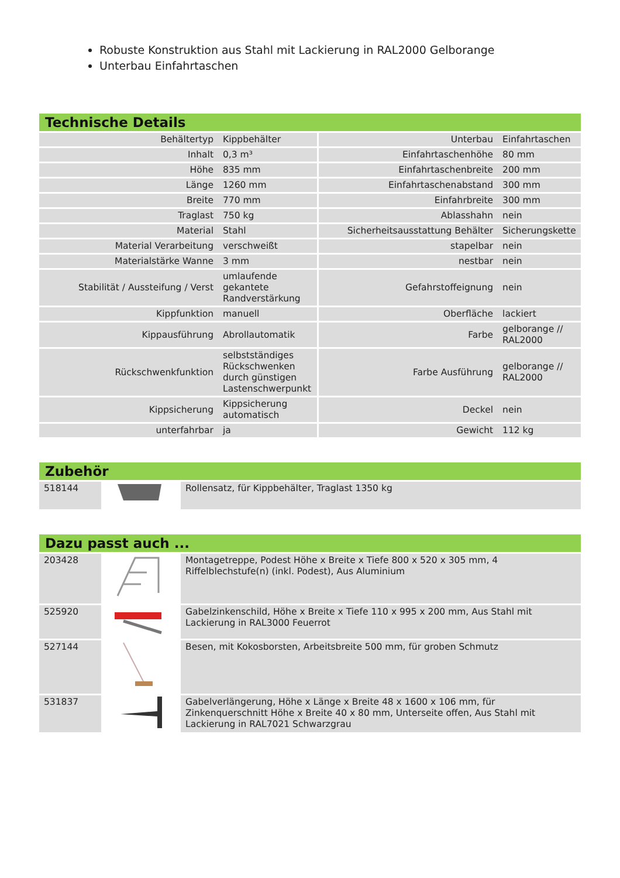Robuste Konstruktion aus Stahl mit Lackierung in RAL2000 Gelborange
Unterbau Einfahrtaschen
Technische Details
| Behältertyp | Kippbehälter | Unterbau | Einfahrtaschen |
| Inhalt | 0,3 m³ | Einfahrtaschenhöhe | 80 mm |
| Höhe | 835 mm | Einfahrtaschenbreite | 200 mm |
| Länge | 1260 mm | Einfahrtaschenabstand | 300 mm |
| Breite | 770 mm | Einfahrbreite | 300 mm |
| Traglast | 750 kg | Ablasshahn | nein |
| Material | Stahl | Sicherheitsausstattung Behälter | Sicherungskette |
| Material Verarbeitung | verschweißt | stapelbar | nein |
| Materialstärke Wanne | 3 mm | nestbar | nein |
| Stabilität / Aussteifung / Verst | umlaufende gekantete Randverstärkung | Gefahrstoffeignung | nein |
| Kippfunktion | manuell | Oberfläche | lackiert |
| Kippausführung | Abrollautomatik | Farbe | gelborange // RAL2000 |
| Rückschwenkfunktion | selbstständiges Rückschwenken durch günstigen Lastenschwerpunkt | Farbe Ausführung | gelborange // RAL2000 |
| Kippsicherung | Kippsicherung automatisch | Deckel | nein |
| unterfahrbar | ja | Gewicht | 112 kg |
Zubehör
| 518144 | | Rollensatz, für Kippbehälter, Traglast 1350 kg |
Dazu passt auch ...
| 203428 | | Montagetreppe, Podest Höhe x Breite x Tiefe 800 x 520 x 305 mm, 4 Riffelblechstufe(n) (inkl. Podest), Aus Aluminium |
| 525920 | | Gabelzinkenschild, Höhe x Breite x Tiefe 110 x 995 x 200 mm, Aus Stahl mit Lackierung in RAL3000 Feuerrot |
| 527144 | | Besen, mit Kokosborsten, Arbeitsbreite 500 mm, für groben Schmutz |
| 531837 | | Gabelverlängerung, Höhe x Länge x Breite 48 x 1600 x 106 mm, für Zinkenquerschnitt Höhe x Breite 40 x 80 mm, Unterseite offen, Aus Stahl mit Lackierung in RAL7021 Schwarzgrau |